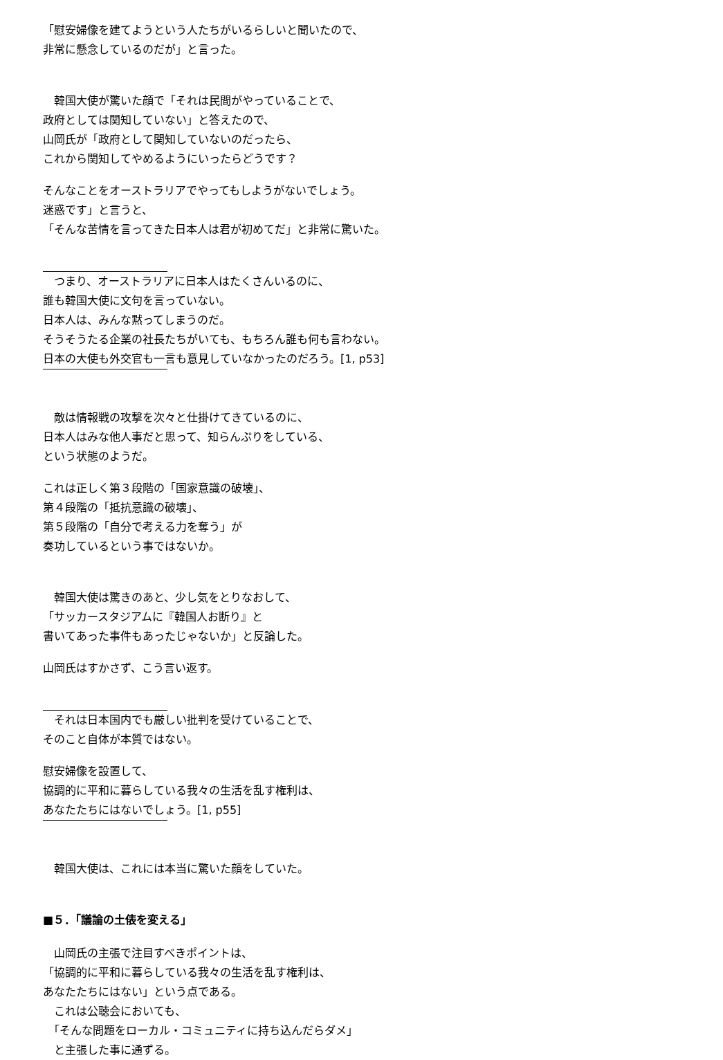「慰安婦像を建てようという人たちがいるらしいと聞いたので、
非常に懸念しているのだが」と言った。
　韓国大使が驚いた顔で「それは民間がやっていることで、
政府としては関知していない」と答えたので、
山岡氏が「政府として関知していないのだったら、
これから関知してやめるようにいったらどうです？
そんなことをオーストラリアでやってもしようがないでしょう。
迷惑です」と言うと、
「そんな苦情を言ってきた日本人は君が初めてだ」と非常に驚いた。
　つまり、オーストラリアに日本人はたくさんいるのに、
誰も韓国大使に文句を言っていない。
日本人は、みんな黙ってしまうのだ。
そうそうたる企業の社長たちがいても、もちろん誰も何も言わない。
日本の大使も外交官も一言も意見していなかったのだろう。[1, p53]
　敵は情報戦の攻撃を次々と仕掛けてきているのに、
日本人はみな他人事だと思って、知らんぷりをしている、
という状態のようだ。
これは正しく第３段階の「国家意識の破壊」、
第４段階の「抵抗意識の破壊」、
第５段階の「自分で考える力を奪う」が
奏功しているという事ではないか。
　韓国大使は驚きのあと、少し気をとりなおして、
「サッカースタジアムに『韓国人お断り』と
書いてあった事件もあったじゃないか」と反論した。
山岡氏はすかさず、こう言い返す。
　それは日本国内でも厳しい批判を受けていることで、
そのこと自体が本質ではない。
慰安婦像を設置して、
協調的に平和に暮らしている我々の生活を乱す権利は、
あなたたちにはないでしょう。[1, p55]
　韓国大使は、これには本当に驚いた顔をしていた。
■５．「議論の土俵を変える」
　山岡氏の主張で注目すべきポイントは、
「協調的に平和に暮らしている我々の生活を乱す権利は、
あなたたちにはない」という点である。
　これは公聴会においても、
　「そんな問題をローカル・コミュニティに持ち込んだらダメ」
　と主張した事に通ずる。